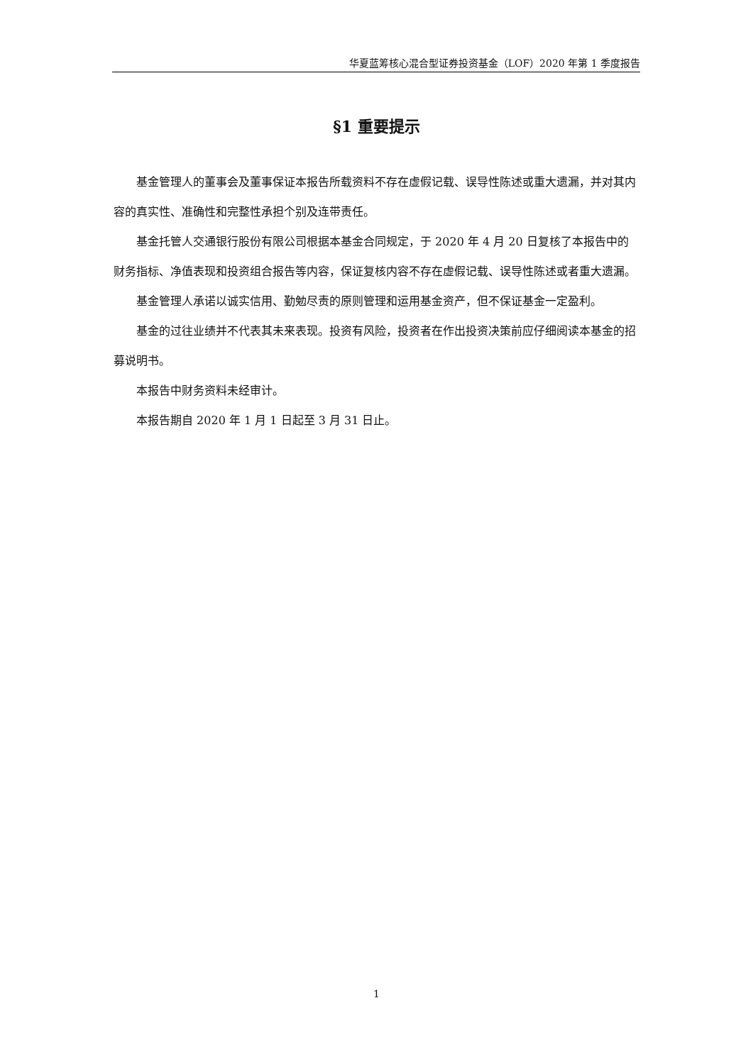华夏蓝筹核心混合型证券投资基金（LOF）2020 年第 1 季度报告
§1 重要提示
基金管理人的董事会及董事保证本报告所载资料不存在虚假记载、误导性陈述或重大遗漏，并对其内容的真实性、准确性和完整性承担个别及连带责任。
基金托管人交通银行股份有限公司根据本基金合同规定，于 2020 年 4 月 20 日复核了本报告中的财务指标、净值表现和投资组合报告等内容，保证复核内容不存在虚假记载、误导性陈述或者重大遗漏。
基金管理人承诺以诚实信用、勤勉尽责的原则管理和运用基金资产，但不保证基金一定盈利。
基金的过往业绩并不代表其未来表现。投资有风险，投资者在作出投资决策前应仔细阅读本基金的招募说明书。
本报告中财务资料未经审计。
本报告期自 2020 年 1 月 1 日起至 3 月 31 日止。
1